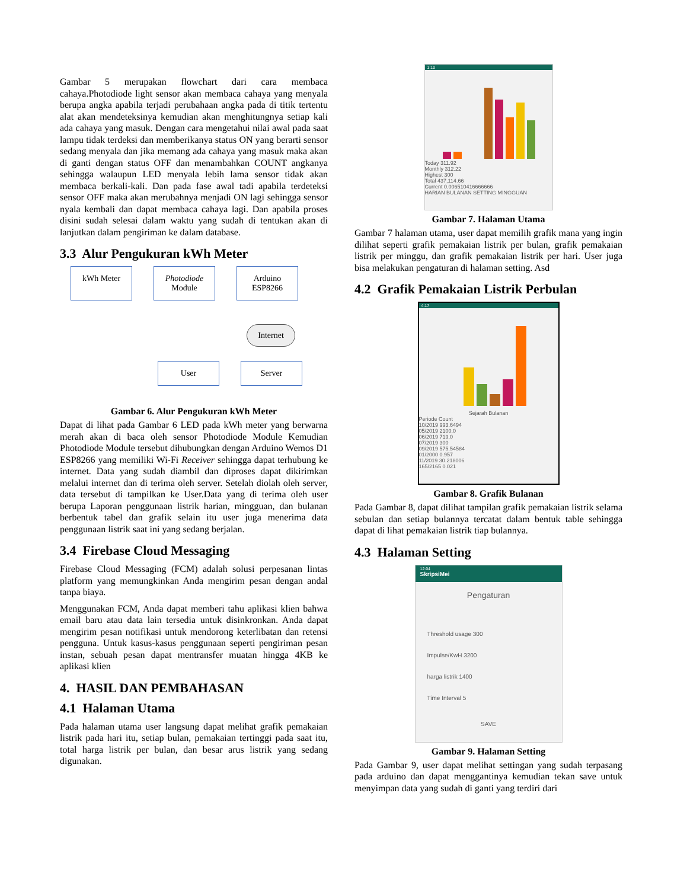Gambar 5 merupakan flowchart dari cara membaca cahaya.Photodiode light sensor akan membaca cahaya yang menyala berupa angka apabila terjadi perubahaan angka pada di titik tertentu alat akan mendeteksinya kemudian akan menghitungnya setiap kali ada cahaya yang masuk. Dengan cara mengetahui nilai awal pada saat lampu tidak terdeksi dan memberikanya status ON yang berarti sensor sedang menyala dan jika memang ada cahaya yang masuk maka akan di ganti dengan status OFF dan menambahkan COUNT angkanya sehingga walaupun LED menyala lebih lama sensor tidak akan membaca berkali-kali. Dan pada fase awal tadi apabila terdeteksi sensor OFF maka akan merubahnya menjadi ON lagi sehingga sensor nyala kembali dan dapat membaca cahaya lagi. Dan apabila proses disini sudah selesai dalam waktu yang sudah di tentukan akan di lanjutkan dalam pengiriman ke dalam database.
3.3 Alur Pengukuran kWh Meter
kWh Meter Photodiode
Module Arduino
ESP8266
Internet
User Server
Gambar 6. Alur Pengukuran kWh Meter
Dapat di lihat pada Gambar 6 LED pada kWh meter yang berwarna merah akan di baca oleh sensor Photodiode Module Kemudian Photodiode Module tersebut dihubungkan dengan Arduino Wemos D1 ESP8266 yang memiliki Wi-Fi Receiver sehingga dapat terhubung ke internet. Data yang sudah diambil dan diproses dapat dikirimkan melalui internet dan di terima oleh server. Setelah diolah oleh server, data tersebut di tampilkan ke User.Data yang di terima oleh user berupa Laporan penggunaan listrik harian, mingguan, dan bulanan berbentuk tabel dan grafik selain itu user juga menerima data penggunaan listrik saat ini yang sedang berjalan.
3.4 Firebase Cloud Messaging
Firebase Cloud Messaging (FCM) adalah solusi perpesanan lintas platform yang memungkinkan Anda mengirim pesan dengan andal tanpa biaya.
Menggunakan FCM, Anda dapat memberi tahu aplikasi klien bahwa email baru atau data lain tersedia untuk disinkronkan. Anda dapat mengirim pesan notifikasi untuk mendorong keterlibatan dan retensi pengguna. Untuk kasus-kasus penggunaan seperti pengiriman pesan instan, sebuah pesan dapat mentransfer muatan hingga 4KB ke aplikasi klien
4. HASIL DAN PEMBAHASAN
4.1 Halaman Utama
Pada halaman utama user langsung dapat melihat grafik pemakaian listrik pada hari itu, setiap bulan, pemakaian tertinggi pada saat itu, total harga listrik per bulan, dan besar arus listrik yang sedang digunakan.
1:10
Today 311.92
Monthly 312.22
Highest 300
Total 437,114.66
Current 0.006510416666666
HARIAN BULANAN SETTING MINGGUAN
Gambar 7. Halaman Utama
Gambar 7 halaman utama, user dapat memilih grafik mana yang ingin dilihat seperti grafik pemakaian listrik per bulan, grafik pemakaian listrik per minggu, dan grafik pemakaian listrik per hari. User juga bisa melakukan pengaturan di halaman setting. Asd
4.2 Grafik Pemakaian Listrik Perbulan
4:17
Sejarah Bulanan
Periode Count
10/2019 993.6494
05/2019 2100.0
06/2019 719.0
07/2019 300
09/2019 575.54584
01/2000 0.957
11/2019 30.218006
165/2165 0.021
Gambar 8. Grafik Bulanan
Pada Gambar 8, dapat dilihat tampilan grafik pemakaian listrik selama sebulan dan setiap bulannya tercatat dalam bentuk table sehingga dapat di lihat pemakaian listrik tiap bulannya.
4.3 Halaman Setting
12:04
SkripsiMei
Pengaturan
Threshold usage 300
Impulse/KwH 3200
harga listrik 1400
Time Interval 5
SAVE
Gambar 9. Halaman Setting
Pada Gambar 9, user dapat melihat settingan yang sudah terpasang pada arduino dan dapat menggantinya kemudian tekan save untuk menyimpan data yang sudah di ganti yang terdiri dari